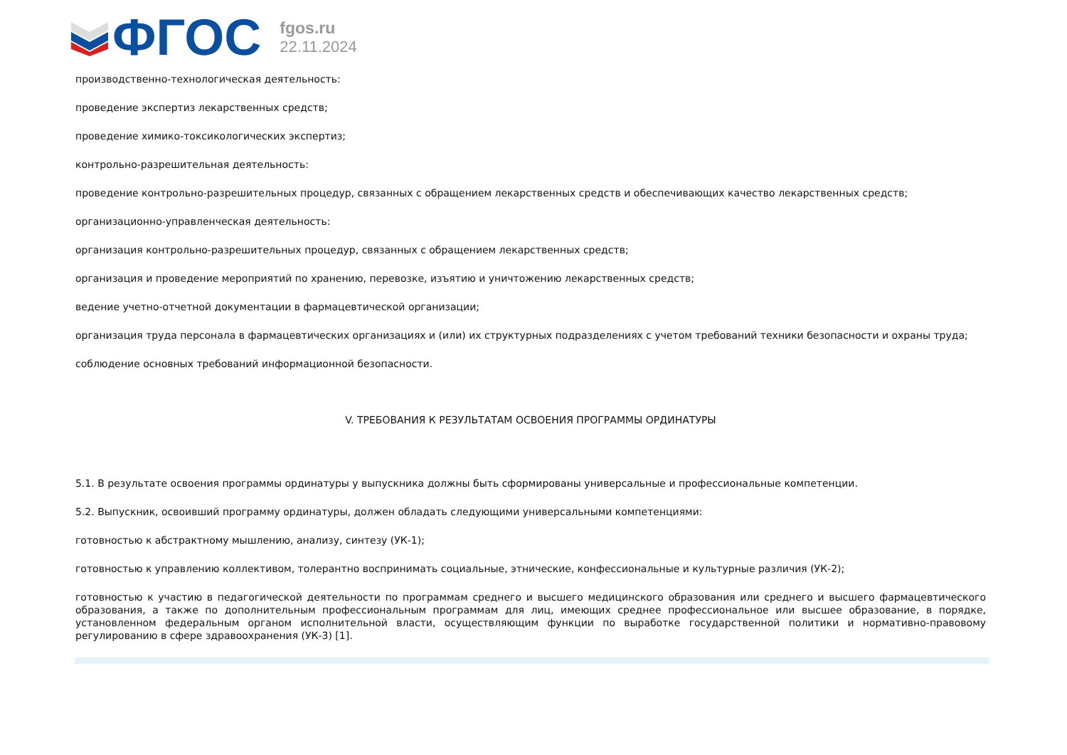ФГОС
fgos.ru
22.11.2024
производственно-технологическая деятельность:
проведение экспертиз лекарственных средств;
проведение химико-токсикологических экспертиз;
контрольно-разрешительная деятельность:
проведение контрольно-разрешительных процедур, связанных с обращением лекарственных средств и обеспечивающих качество лекарственных средств;
организационно-управленческая деятельность:
организация контрольно-разрешительных процедур, связанных с обращением лекарственных средств;
организация и проведение мероприятий по хранению, перевозке, изъятию и уничтожению лекарственных средств;
ведение учетно-отчетной документации в фармацевтической организации;
организация труда персонала в фармацевтических организациях и (или) их структурных подразделениях с учетом требований техники безопасности и охраны труда;
соблюдение основных требований информационной безопасности.
V. ТРЕБОВАНИЯ К РЕЗУЛЬТАТАМ ОСВОЕНИЯ ПРОГРАММЫ ОРДИНАТУРЫ
5.1. В результате освоения программы ординатуры у выпускника должны быть сформированы универсальные и профессиональные компетенции.
5.2. Выпускник, освоивший программу ординатуры, должен обладать следующими универсальными компетенциями:
готовностью к абстрактному мышлению, анализу, синтезу (УК-1);
готовностью к управлению коллективом, толерантно воспринимать социальные, этнические, конфессиональные и культурные различия (УК-2);
готовностью к участию в педагогической деятельности по программам среднего и высшего медицинского образования или среднего и высшего фармацевтического образования, а также по дополнительным профессиональным программам для лиц, имеющих среднее профессиональное или высшее образование, в порядке, установленном федеральным органом исполнительной власти, осуществляющим функции по выработке государственной политики и нормативно-правовому регулированию в сфере здравоохранения (УК-3) [1].